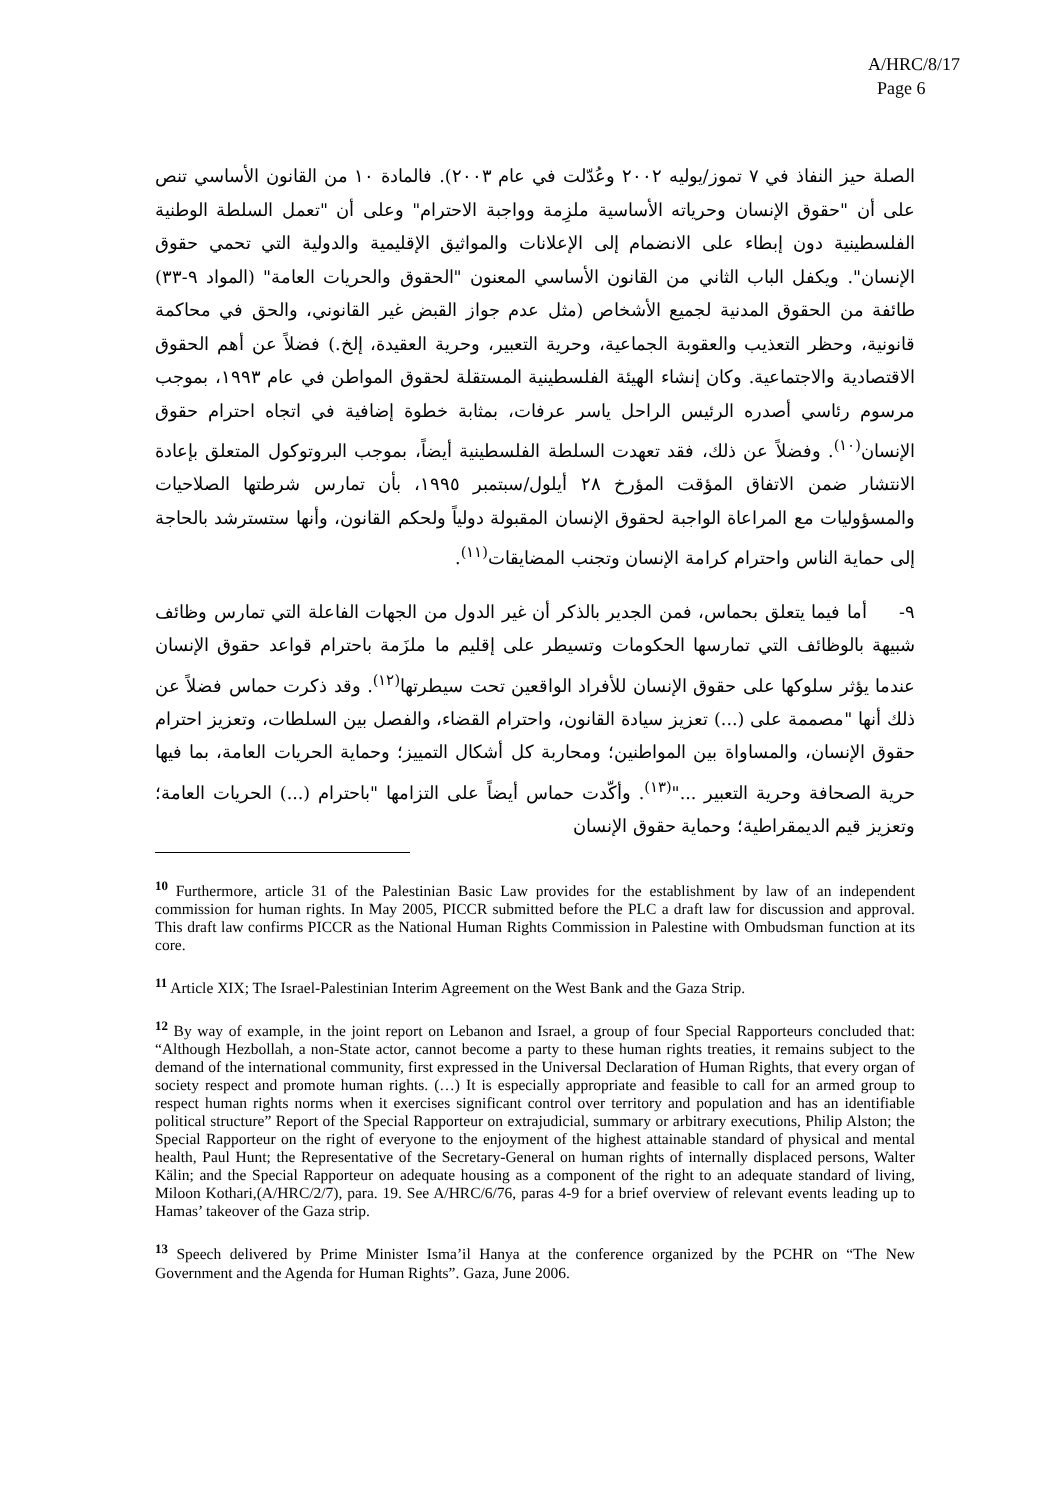A/HRC/8/17
Page 6
الصلة حيز النفاذ في ٧ تموز/يوليه ٢٠٠٢ وعُدّلت في عام ٢٠٠٣). فالمادة ١٠ من القانون الأساسي تنص على أن "حقوق الإنسان وحرياته الأساسية ملزِمة وواجبة الاحترام" وعلى أن "تعمل السلطة الوطنية الفلسطينية دون إبطاء على الانضمام إلى الإعلانات والمواثيق الإقليمية والدولية التي تحمي حقوق الإنسان". ويكفل الباب الثاني من القانون الأساسي المعنون "الحقوق والحريات العامة" (المواد ٩-٣٣) طائفة من الحقوق المدنية لجميع الأشخاص (مثل عدم جواز القبض غير القانوني، والحق في محاكمة قانونية، وحظر التعذيب والعقوبة الجماعية، وحرية التعبير، وحرية العقيدة، إلخ.) فضلاً عن أهم الحقوق الاقتصادية والاجتماعية. وكان إنشاء الهيئة الفلسطينية المستقلة لحقوق المواطن في عام ١٩٩٣، بموجب مرسوم رئاسي أصدره الرئيس الراحل ياسر عرفات، بمثابة خطوة إضافية في اتجاه احترام حقوق الإنسان<sup>(١٠)</sup>. وفضلاً عن ذلك، فقد تعهدت السلطة الفلسطينية أيضاً، بموجب البروتوكول المتعلق بإعادة الانتشار ضمن الاتفاق المؤقت المؤرخ ٢٨ أيلول/سبتمبر ١٩٩٥، بأن تمارس شرطتها الصلاحيات والمسؤوليات مع المراعاة الواجبة لحقوق الإنسان المقبولة دولياً ولحكم القانون، وأنها ستسترشد بالحاجة إلى حماية الناس واحترام كرامة الإنسان وتجنب المضايقات<sup>(١١)</sup>.
٩- أما فيما يتعلق بحماس، فمن الجدير بالذكر أن غير الدول من الجهات الفاعلة التي تمارس وظائف شبيهة بالوظائف التي تمارسها الحكومات وتسيطر على إقليم ما ملزَمة باحترام قواعد حقوق الإنسان عندما يؤثر سلوكها على حقوق الإنسان للأفراد الواقعين تحت سيطرتها<sup>(١٢)</sup>. وقد ذكرت حماس فضلاً عن ذلك أنها "مصممة على (...) تعزيز سيادة القانون، واحترام القضاء، والفصل بين السلطات، وتعزيز احترام حقوق الإنسان، والمساواة بين المواطنين؛ ومحاربة كل أشكال التمييز؛ وحماية الحريات العامة، بما فيها حرية الصحافة وحرية التعبير ..."<sup>(١٣)</sup>. وأكّدت حماس أيضاً على التزامها "باحترام (...) الحريات العامة؛ وتعزيز قيم الديمقراطية؛ وحماية حقوق الإنسان
<sup>10</sup> Furthermore, article 31 of the Palestinian Basic Law provides for the establishment by law of an independent commission for human rights. In May 2005, PICCR submitted before the PLC a draft law for discussion and approval. This draft law confirms PICCR as the National Human Rights Commission in Palestine with Ombudsman function at its core.
<sup>11</sup> Article XIX; The Israel-Palestinian Interim Agreement on the West Bank and the Gaza Strip.
<sup>12</sup> By way of example, in the joint report on Lebanon and Israel, a group of four Special Rapporteurs concluded that: “Although Hezbollah, a non-State actor, cannot become a party to these human rights treaties, it remains subject to the demand of the international community, first expressed in the Universal Declaration of Human Rights, that every organ of society respect and promote human rights. (…) It is especially appropriate and feasible to call for an armed group to respect human rights norms when it exercises significant control over territory and population and has an identifiable political structure” Report of the Special Rapporteur on extrajudicial, summary or arbitrary executions, Philip Alston; the Special Rapporteur on the right of everyone to the enjoyment of the highest attainable standard of physical and mental health, Paul Hunt; the Representative of the Secretary-General on human rights of internally displaced persons, Walter Kälin; and the Special Rapporteur on adequate housing as a component of the right to an adequate standard of living, Miloon Kothari,(A/HRC/2/7), para. 19. See A/HRC/6/76, paras 4-9 for a brief overview of relevant events leading up to Hamas’ takeover of the Gaza strip.
<sup>13</sup> Speech delivered by Prime Minister Isma’il Hanya at the conference organized by the PCHR on “The New Government and the Agenda for Human Rights”. Gaza, June 2006.